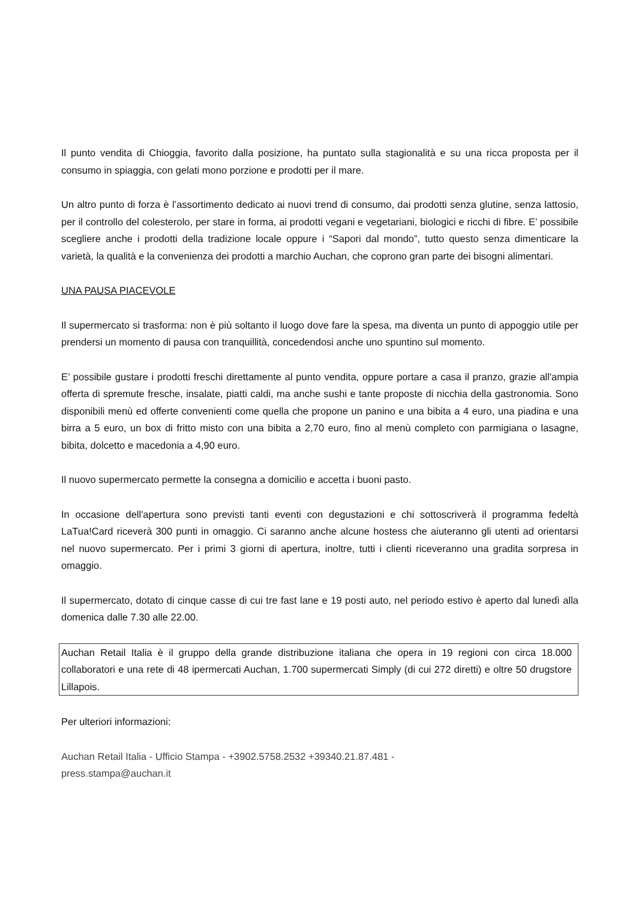Il punto vendita di Chioggia, favorito dalla posizione, ha puntato sulla stagionalità e su una ricca proposta per il consumo in spiaggia, con gelati mono porzione e prodotti per il mare.
Un altro punto di forza è l’assortimento dedicato ai nuovi trend di consumo, dai prodotti senza glutine, senza lattosio, per il controllo del colesterolo, per stare in forma, ai prodotti vegani e vegetariani, biologici e ricchi di fibre. E’ possibile scegliere anche i prodotti della tradizione locale oppure i “Sapori dal mondo”, tutto questo senza dimenticare la varietà, la qualità e la convenienza dei prodotti a marchio Auchan, che coprono gran parte dei bisogni alimentari.
UNA PAUSA PIACEVOLE
Il supermercato si trasforma: non è più soltanto il luogo dove fare la spesa, ma diventa un punto di appoggio utile per prendersi un momento di pausa con tranquillità, concedendosi anche uno spuntino sul momento.
E’ possibile gustare i prodotti freschi direttamente al punto vendita, oppure portare a casa il pranzo, grazie all'ampia offerta di spremute fresche, insalate, piatti caldi, ma anche sushi e tante proposte di nicchia della gastronomia. Sono disponibili menù ed offerte convenienti come quella che propone un panino e una bibita a 4 euro, una piadina e una birra a 5 euro, un box di fritto misto con una bibita a 2,70 euro, fino al menù completo con parmigiana o lasagne, bibita, dolcetto e macedonia a 4,90 euro.
Il nuovo supermercato permette la consegna a domicilio e accetta i buoni pasto.
In occasione dell'apertura sono previsti tanti eventi con degustazioni e chi sottoscriverà il programma fedeltà LaTua!Card riceverà 300 punti in omaggio. Ci saranno anche alcune hostess che aiuteranno gli utenti ad orientarsi nel nuovo supermercato. Per i primi 3 giorni di apertura, inoltre, tutti i clienti riceveranno una gradita sorpresa in omaggio.
Il supermercato, dotato di cinque casse di cui tre fast lane e 19 posti auto, nel periodo estivo è aperto dal lunedì alla domenica dalle 7.30 alle 22.00.
Auchan Retail Italia è il gruppo della grande distribuzione italiana che opera in 19 regioni con circa 18.000 collaboratori e una rete di 48 ipermercati Auchan, 1.700 supermercati Simply (di cui 272 diretti) e oltre 50 drugstore Lillapois.
Per ulteriori informazioni:
Auchan Retail Italia - Ufficio Stampa - +3902.5758.2532 +39340.21.87.481 -
press.stampa@auchan.it